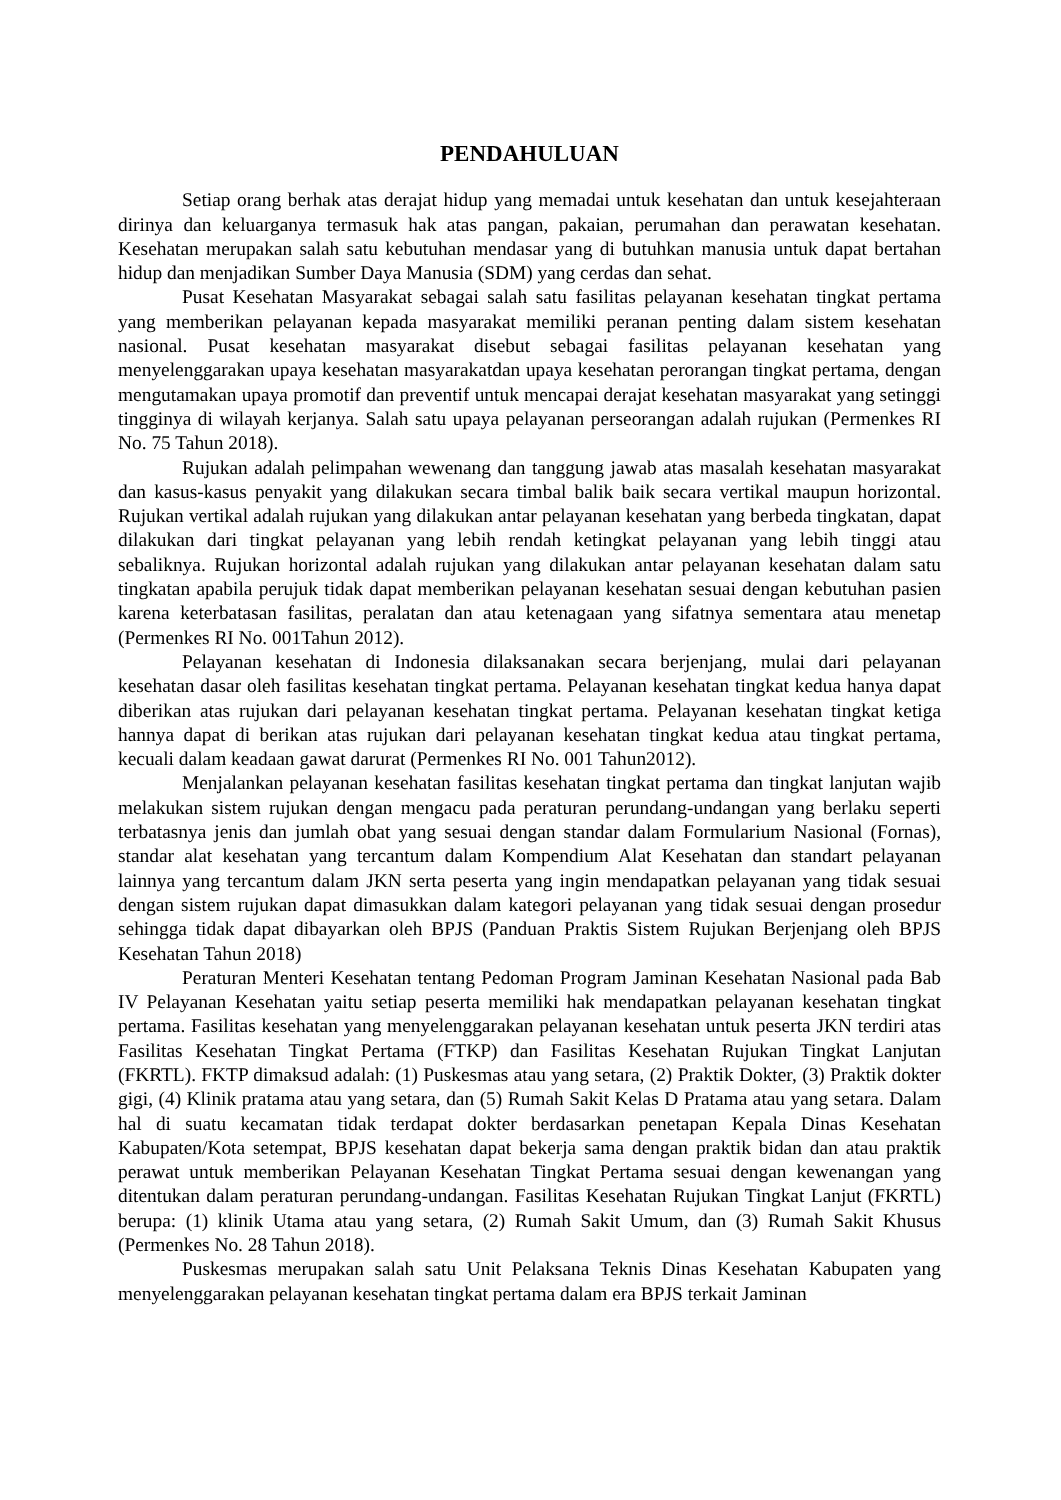PENDAHULUAN
Setiap orang berhak atas derajat hidup yang memadai untuk kesehatan dan untuk kesejahteraan dirinya dan keluarganya termasuk hak atas pangan, pakaian, perumahan dan perawatan kesehatan. Kesehatan merupakan salah satu kebutuhan mendasar yang di butuhkan manusia untuk dapat bertahan hidup dan menjadikan Sumber Daya Manusia (SDM) yang cerdas dan sehat.
Pusat Kesehatan Masyarakat sebagai salah satu fasilitas pelayanan kesehatan tingkat pertama yang memberikan pelayanan kepada masyarakat memiliki peranan penting dalam sistem kesehatan nasional. Pusat kesehatan masyarakat disebut sebagai fasilitas pelayanan kesehatan yang menyelenggarakan upaya kesehatan masyarakatdan upaya kesehatan perorangan tingkat pertama, dengan mengutamakan upaya promotif dan preventif untuk mencapai derajat kesehatan masyarakat yang setinggi tingginya di wilayah kerjanya. Salah satu upaya pelayanan perseorangan adalah rujukan (Permenkes RI No. 75 Tahun 2018).
Rujukan adalah pelimpahan wewenang dan tanggung jawab atas masalah kesehatan masyarakat dan kasus-kasus penyakit yang dilakukan secara timbal balik baik secara vertikal maupun horizontal. Rujukan vertikal adalah rujukan yang dilakukan antar pelayanan kesehatan yang berbeda tingkatan, dapat dilakukan dari tingkat pelayanan yang lebih rendah ketingkat pelayanan yang lebih tinggi atau sebaliknya. Rujukan horizontal adalah rujukan yang dilakukan antar pelayanan kesehatan dalam satu tingkatan apabila perujuk tidak dapat memberikan pelayanan kesehatan sesuai dengan kebutuhan pasien karena keterbatasan fasilitas, peralatan dan atau ketenagaan yang sifatnya sementara atau menetap (Permenkes RI No. 001Tahun 2012).
Pelayanan kesehatan di Indonesia dilaksanakan secara berjenjang, mulai dari pelayanan kesehatan dasar oleh fasilitas kesehatan tingkat pertama. Pelayanan kesehatan tingkat kedua hanya dapat diberikan atas rujukan dari pelayanan kesehatan tingkat pertama. Pelayanan kesehatan tingkat ketiga hannya dapat di berikan atas rujukan dari pelayanan kesehatan tingkat kedua atau tingkat pertama, kecuali dalam keadaan gawat darurat (Permenkes RI No. 001 Tahun2012).
Menjalankan pelayanan kesehatan fasilitas kesehatan tingkat pertama dan tingkat lanjutan wajib melakukan sistem rujukan dengan mengacu pada peraturan perundang-undangan yang berlaku seperti terbatasnya jenis dan jumlah obat yang sesuai dengan standar dalam Formularium Nasional (Fornas), standar alat kesehatan yang tercantum dalam Kompendium Alat Kesehatan dan standart pelayanan lainnya yang tercantum dalam JKN serta peserta yang ingin mendapatkan pelayanan yang tidak sesuai dengan sistem rujukan dapat dimasukkan dalam kategori pelayanan yang tidak sesuai dengan prosedur sehingga tidak dapat dibayarkan oleh BPJS (Panduan Praktis Sistem Rujukan Berjenjang oleh BPJS Kesehatan Tahun 2018)
Peraturan Menteri Kesehatan tentang Pedoman Program Jaminan Kesehatan Nasional pada Bab IV Pelayanan Kesehatan yaitu setiap peserta memiliki hak mendapatkan pelayanan kesehatan tingkat pertama. Fasilitas kesehatan yang menyelenggarakan pelayanan kesehatan untuk peserta JKN terdiri atas Fasilitas Kesehatan Tingkat Pertama (FTKP) dan Fasilitas Kesehatan Rujukan Tingkat Lanjutan (FKRTL). FKTP dimaksud adalah: (1) Puskesmas atau yang setara, (2) Praktik Dokter, (3) Praktik dokter gigi, (4) Klinik pratama atau yang setara, dan (5) Rumah Sakit Kelas D Pratama atau yang setara. Dalam hal di suatu kecamatan tidak terdapat dokter berdasarkan penetapan Kepala Dinas Kesehatan Kabupaten/Kota setempat, BPJS kesehatan dapat bekerja sama dengan praktik bidan dan atau praktik perawat untuk memberikan Pelayanan Kesehatan Tingkat Pertama sesuai dengan kewenangan yang ditentukan dalam peraturan perundang-undangan. Fasilitas Kesehatan Rujukan Tingkat Lanjut (FKRTL) berupa: (1) klinik Utama atau yang setara, (2) Rumah Sakit Umum, dan (3) Rumah Sakit Khusus (Permenkes No. 28 Tahun 2018).
Puskesmas merupakan salah satu Unit Pelaksana Teknis Dinas Kesehatan Kabupaten yang menyelenggarakan pelayanan kesehatan tingkat pertama dalam era BPJS terkait Jaminan